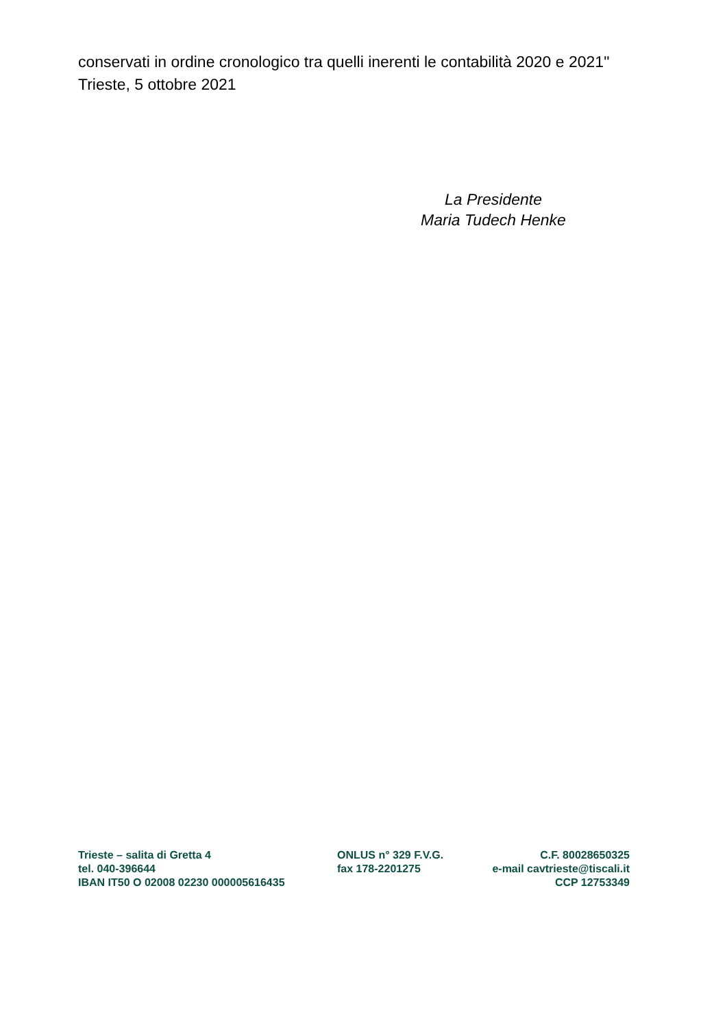conservati in ordine cronologico tra quelli inerenti le contabilità 2020 e 2021"
Trieste, 5 ottobre 2021
La Presidente
Maria Tudech Henke
Trieste – salita di Gretta 4 ONLUS n° 329 F.V.G. C.F. 80028650325
tel. 040-396644 fax 178-2201275 e-mail cavtrieste@tiscali.it
IBAN IT50 O 02008 02230 000005616435 CCP 12753349